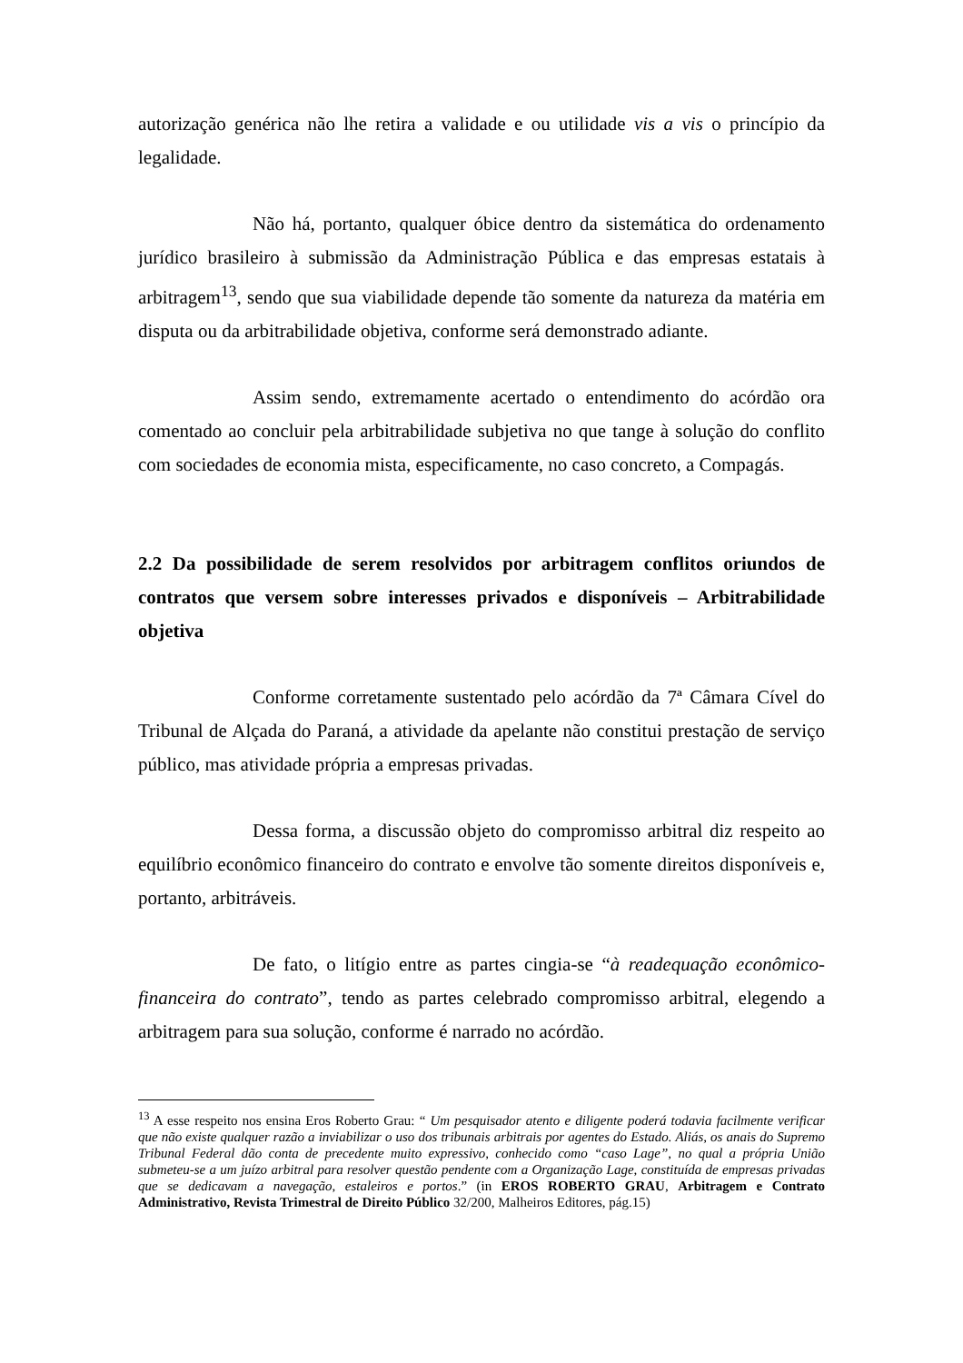autorização genérica não lhe retira a validade e ou utilidade vis a vis o princípio da legalidade.
Não há, portanto, qualquer óbice dentro da sistemática do ordenamento jurídico brasileiro à submissão da Administração Pública e das empresas estatais à arbitragem<sup>13</sup>, sendo que sua viabilidade depende tão somente da natureza da matéria em disputa ou da arbitrabilidade objetiva, conforme será demonstrado adiante.
Assim sendo, extremamente acertado o entendimento do acórdão ora comentado ao concluir pela arbitrabilidade subjetiva no que tange à solução do conflito com sociedades de economia mista, especificamente, no caso concreto, a Compagás.
2.2 Da possibilidade de serem resolvidos por arbitragem conflitos oriundos de contratos que versem sobre interesses privados e disponíveis – Arbitrabilidade objetiva
Conforme corretamente sustentado pelo acórdão da 7ª Câmara Cível do Tribunal de Alçada do Paraná, a atividade da apelante não constitui prestação de serviço público, mas atividade própria a empresas privadas.
Dessa forma, a discussão objeto do compromisso arbitral diz respeito ao equilíbrio econômico financeiro do contrato e envolve tão somente direitos disponíveis e, portanto, arbitráveis.
De fato, o litígio entre as partes cingia-se “à readequação econômico-financeira do contrato”, tendo as partes celebrado compromisso arbitral, elegendo a arbitragem para sua solução, conforme é narrado no acórdão.
<sup>13</sup> A esse respeito nos ensina Eros Roberto Grau: “ Um pesquisador atento e diligente poderá todavia facilmente verificar que não existe qualquer razão a inviabilizar o uso dos tribunais arbitrais por agentes do Estado. Aliás, os anais do Supremo Tribunal Federal dão conta de precedente muito expressivo, conhecido como “caso Lage”, no qual a própria União submeteu-se a um juízo arbitral para resolver questão pendente com a Organização Lage, constituída de empresas privadas que se dedicavam a navegação, estaleiros e portos.” (in EROS ROBERTO GRAU, Arbitragem e Contrato Administrativo, Revista Trimestral de Direito Público 32/200, Malheiros Editores, pág.15)